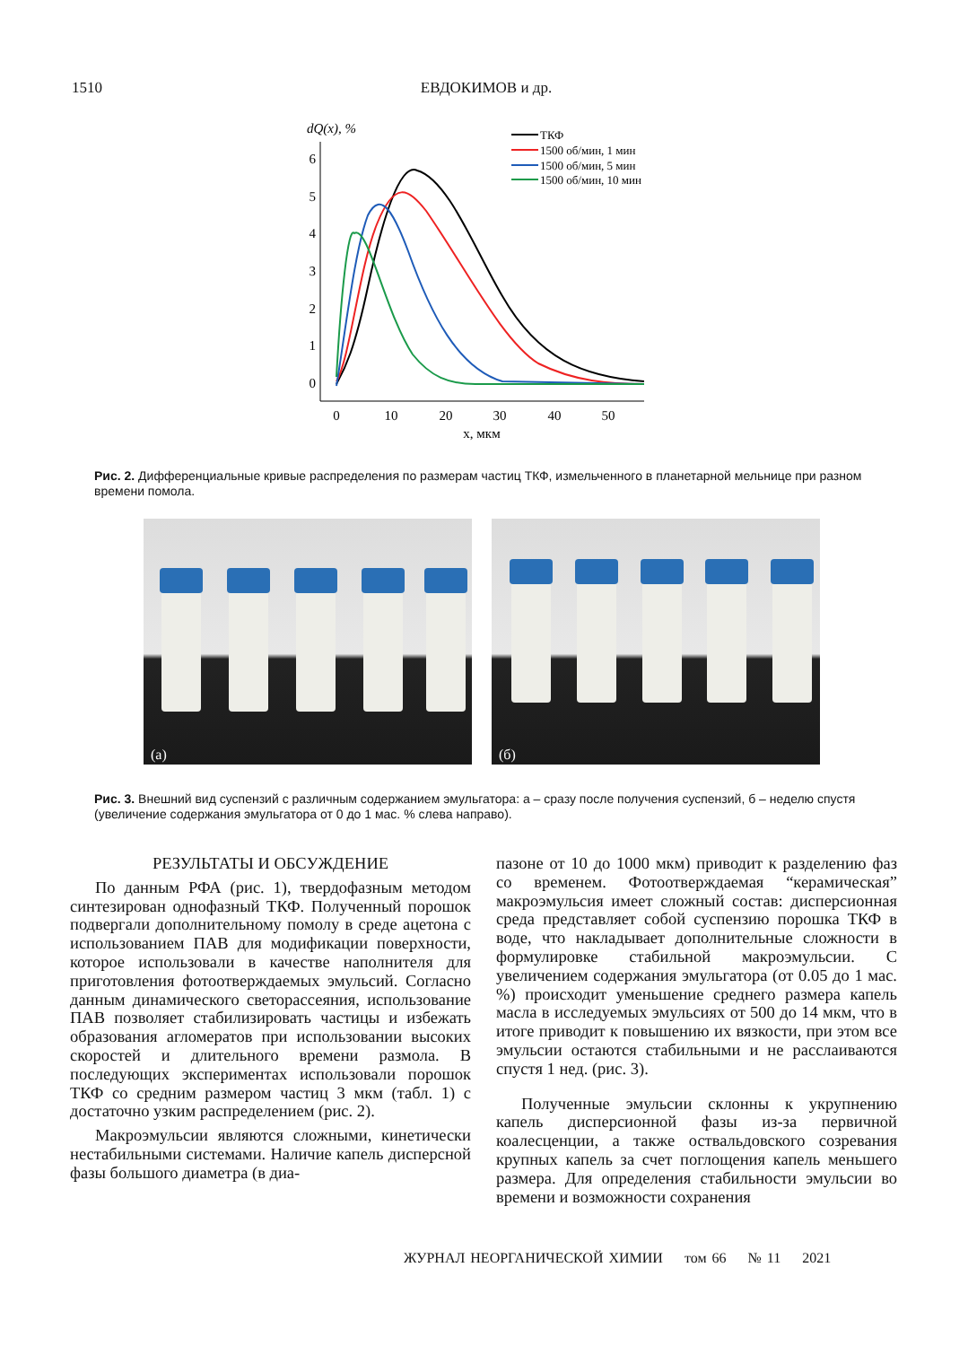1510 ЕВДОКИМОВ и др.
dQ(x), %
0
1
2
3
4
5
6
0
10
20
30
40
50
x, мкм
ТКФ
1500 об/мин, 1 мин
1500 об/мин, 5 мин
1500 об/мин, 10 мин
Рис. 2. Дифференциальные кривые распределения по размерам частиц ТКФ, измельченного в планетарной мельнице при разном времени помола.
(а)
(б)
Рис. 3. Внешний вид суспензий с различным содержанием эмульгатора: а – сразу после получения суспензий, б – неделю спустя (увеличение содержания эмульгатора от 0 до 1 мас. % слева направо).
РЕЗУЛЬТАТЫ И ОБСУЖДЕНИЕ
По данным РФА (рис. 1), твердофазным методом синтезирован однофазный ТКФ. Полученный порошок подвергали дополнительному помолу в среде ацетона с использованием ПАВ для модификации поверхности, которое использовали в качестве наполнителя для приготовления фотоотверждаемых эмульсий. Согласно данным динамического светорассеяния, использование ПАВ позволяет стабилизировать частицы и избежать образования агломератов при использовании высоких скоростей и длительного времени размола. В последующих экспериментах использовали порошок ТКФ со средним размером частиц 3 мкм (табл. 1) с достаточно узким распределением (рис. 2).
Макроэмульсии являются сложными, кинетически нестабильными системами. Наличие капель дисперсной фазы большого диаметра (в диа-
пазоне от 10 до 1000 мкм) приводит к разделению фаз со временем. Фотоотверждаемая “керамическая” макроэмульсия имеет сложный состав: дисперсионная среда представляет собой суспензию порошка ТКФ в воде, что накладывает дополнительные сложности в формулировке стабильной макроэмульсии. С увеличением содержания эмульгатора (от 0.05 до 1 мас. %) происходит уменьшение среднего размера капель масла в исследуемых эмульсиях от 500 до 14 мкм, что в итоге приводит к повышению их вязкости, при этом все эмульсии остаются стабильными и не расслаиваются спустя 1 нед. (рис. 3).
Полученные эмульсии склонны к укрупнению капель дисперсионной фазы из-за первичной коалесценции, а также оствальдовского созревания крупных капель за счет поглощения капель меньшего размера. Для определения стабильности эмульсии во времени и возможности сохранения
ЖУРНАЛ НЕОРГАНИЧЕСКОЙ ХИМИИ том 66 № 11 2021